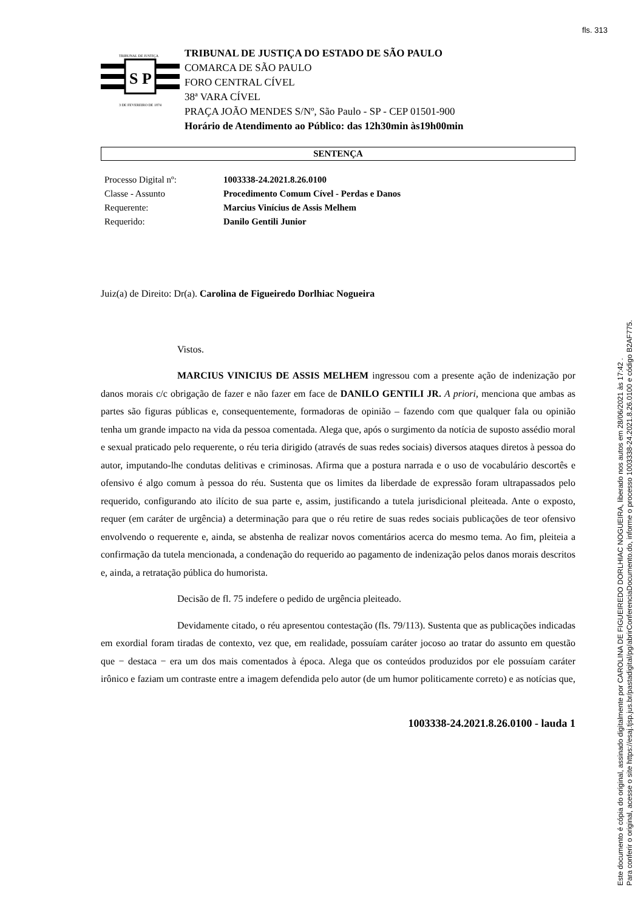fls. 313
Este documento é cópia do original, assinado digitalmente por CAROLINA DE FIGUEIREDO DORLHIAC NOGUEIRA, liberado nos autos em 28/06/2021 às 17:42 .
Para conferir o original, acesse o site https://esaj.tjsp.jus.br/pastadigital/pg/abrirConferenciaDocumento.do, informe o processo 1003338-24.2021.8.26.0100 e código B2AF775.
S
P
TRIBUNAL DE JUSTIÇA
3 DE FEVEREIRO DE 1874
TRIBUNAL DE JUSTIÇA DO ESTADO DE SÃO PAULO
COMARCA DE SÃO PAULO
FORO CENTRAL CÍVEL
38ª VARA CÍVEL
PRAÇA JOÃO MENDES S/Nº, São Paulo - SP - CEP 01501-900
Horário de Atendimento ao Público: das 12h30min às19h00min
SENTENÇA
Processo Digital nº: 1003338-24.2021.8.26.0100
Classe - Assunto Procedimento Comum Cível - Perdas e Danos
Requerente: Marcius Vinícius de Assis Melhem
Requerido: Danilo Gentili Junior
Juiz(a) de Direito: Dr(a). Carolina de Figueiredo Dorlhiac Nogueira
Vistos.
MARCIUS VINICIUS DE ASSIS MELHEM ingressou com a presente ação de indenização por danos morais c/c obrigação de fazer e não fazer em face de DANILO GENTILI JR. A priori, menciona que ambas as partes são figuras públicas e, consequentemente, formadoras de opinião – fazendo com que qualquer fala ou opinião tenha um grande impacto na vida da pessoa comentada. Alega que, após o surgimento da notícia de suposto assédio moral e sexual praticado pelo requerente, o réu teria dirigido (através de suas redes sociais) diversos ataques diretos à pessoa do autor, imputando-lhe condutas delitivas e criminosas. Afirma que a postura narrada e o uso de vocabulário descortês e ofensivo é algo comum à pessoa do réu. Sustenta que os limites da liberdade de expressão foram ultrapassados pelo requerido, configurando ato ilícito de sua parte e, assim, justificando a tutela jurisdicional pleiteada. Ante o exposto, requer (em caráter de urgência) a determinação para que o réu retire de suas redes sociais publicações de teor ofensivo envolvendo o requerente e, ainda, se abstenha de realizar novos comentários acerca do mesmo tema. Ao fim, pleiteia a confirmação da tutela mencionada, a condenação do requerido ao pagamento de indenização pelos danos morais descritos e, ainda, a retratação pública do humorista.
Decisão de fl. 75 indefere o pedido de urgência pleiteado.
Devidamente citado, o réu apresentou contestação (fls. 79/113). Sustenta que as publicações indicadas em exordial foram tiradas de contexto, vez que, em realidade, possuíam caráter jocoso ao tratar do assunto em questão que − destaca − era um dos mais comentados à época. Alega que os conteúdos produzidos por ele possuíam caráter irônico e faziam um contraste entre a imagem defendida pelo autor (de um humor politicamente correto) e as notícias que,
1003338-24.2021.8.26.0100 - lauda 1